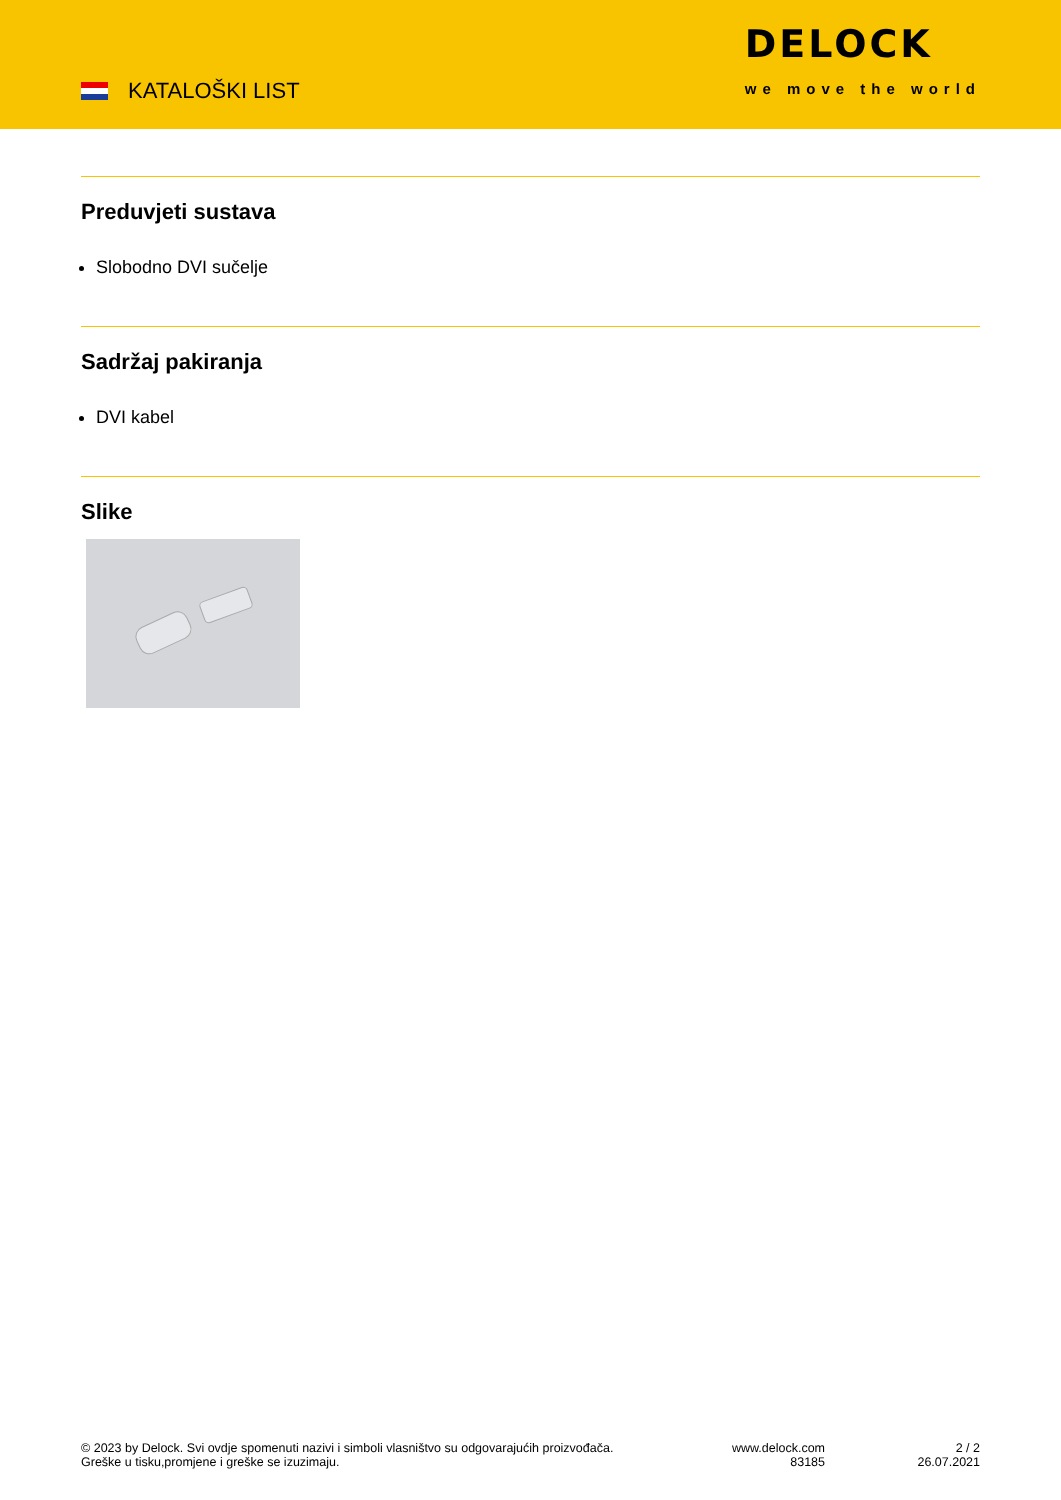KATALOŠKI LIST
DELOCK
we move the world
Preduvjeti sustava
Slobodno DVI sučelje
Sadržaj pakiranja
DVI kabel
Slike
© 2023 by Delock. Svi ovdje spomenuti nazivi i simboli vlasništvo su odgovarajućih proizvođača.
Greške u tisku,promjene i greške se izuzimaju.
www.delock.com
83185
2 / 2
26.07.2021